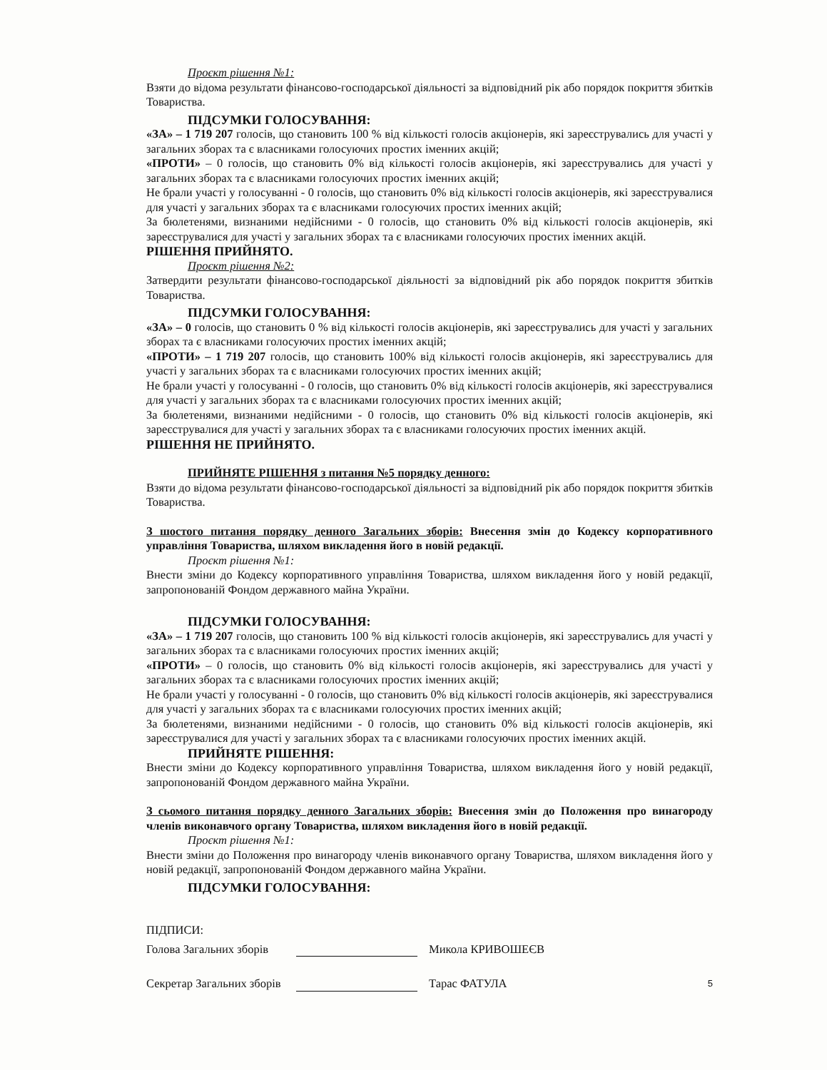Проєкт рішення №1:
Взяти до відома результати фінансово-господарської діяльності за відповідний рік або порядок покриття збитків Товариства.
ПІДСУМКИ ГОЛОСУВАННЯ:
«ЗА» – 1 719 207 голосів, що становить 100 % від кількості голосів акціонерів, які зареєструвались для участі у загальних зборах та є власниками голосуючих простих іменних акцій;
«ПРОТИ» – 0 голосів, що становить 0% від кількості голосів акціонерів, які зареєструвались для участі у загальних зборах та є власниками голосуючих простих іменних акцій;
Не брали участі у голосуванні - 0 голосів, що становить 0% від кількості голосів акціонерів, які зареєструвалися для участі у загальних зборах та є власниками голосуючих простих іменних акцій;
За бюлетенями, визнаними недійсними - 0 голосів, що становить 0% від кількості голосів акціонерів, які зареєструвалися для участі у загальних зборах та є власниками голосуючих простих іменних акцій.
РІШЕННЯ ПРИЙНЯТО.
Проєкт рішення №2:
Затвердити результати фінансово-господарської діяльності за відповідний рік або порядок покриття збитків Товариства.
ПІДСУМКИ ГОЛОСУВАННЯ:
«ЗА» – 0 голосів, що становить 0 % від кількості голосів акціонерів, які зареєструвались для участі у загальних зборах та є власниками голосуючих простих іменних акцій;
«ПРОТИ» – 1 719 207 голосів, що становить 100% від кількості голосів акціонерів, які зареєструвались для участі у загальних зборах та є власниками голосуючих простих іменних акцій;
Не брали участі у голосуванні - 0 голосів, що становить 0% від кількості голосів акціонерів, які зареєструвалися для участі у загальних зборах та є власниками голосуючих простих іменних акцій;
За бюлетенями, визнаними недійсними - 0 голосів, що становить 0% від кількості голосів акціонерів, які зареєструвалися для участі у загальних зборах та є власниками голосуючих простих іменних акцій.
РІШЕННЯ НЕ ПРИЙНЯТО.
ПРИЙНЯТЕ РІШЕННЯ з питання №5 порядку денного:
Взяти до відома результати фінансово-господарської діяльності за відповідний рік або порядок покриття збитків Товариства.
З шостого питання порядку денного Загальних зборів: Внесення змін до Кодексу корпоративного управління Товариства, шляхом викладення його в новій редакції.
Проєкт рішення №1:
Внести зміни до Кодексу корпоративного управління Товариства, шляхом викладення його у новій редакції, запропонованій Фондом державного майна України.
ПІДСУМКИ ГОЛОСУВАННЯ:
«ЗА» – 1 719 207 голосів, що становить 100 % від кількості голосів акціонерів, які зареєструвались для участі у загальних зборах та є власниками голосуючих простих іменних акцій;
«ПРОТИ» – 0 голосів, що становить 0% від кількості голосів акціонерів, які зареєструвались для участі у загальних зборах та є власниками голосуючих простих іменних акцій;
Не брали участі у голосуванні - 0 голосів, що становить 0% від кількості голосів акціонерів, які зареєструвалися для участі у загальних зборах та є власниками голосуючих простих іменних акцій;
За бюлетенями, визнаними недійсними - 0 голосів, що становить 0% від кількості голосів акціонерів, які зареєструвалися для участі у загальних зборах та є власниками голосуючих простих іменних акцій.
ПРИЙНЯТЕ РІШЕННЯ:
Внести зміни до Кодексу корпоративного управління Товариства, шляхом викладення його у новій редакції, запропонованій Фондом державного майна України.
З сьомого питання порядку денного Загальних зборів: Внесення змін до Положення про винагороду членів виконавчого органу Товариства, шляхом викладення його в новій редакції.
Проєкт рішення №1:
Внести зміни до Положення про винагороду членів виконавчого органу Товариства, шляхом викладення його у новій редакції, запропонованій Фондом державного майна України.
ПІДСУМКИ ГОЛОСУВАННЯ:
ПІДПИСИ:
Голова Загальних зборів Микола КРИВОШЕЄВ
Секретар Загальних зборів Тарас ФАТУЛА 5